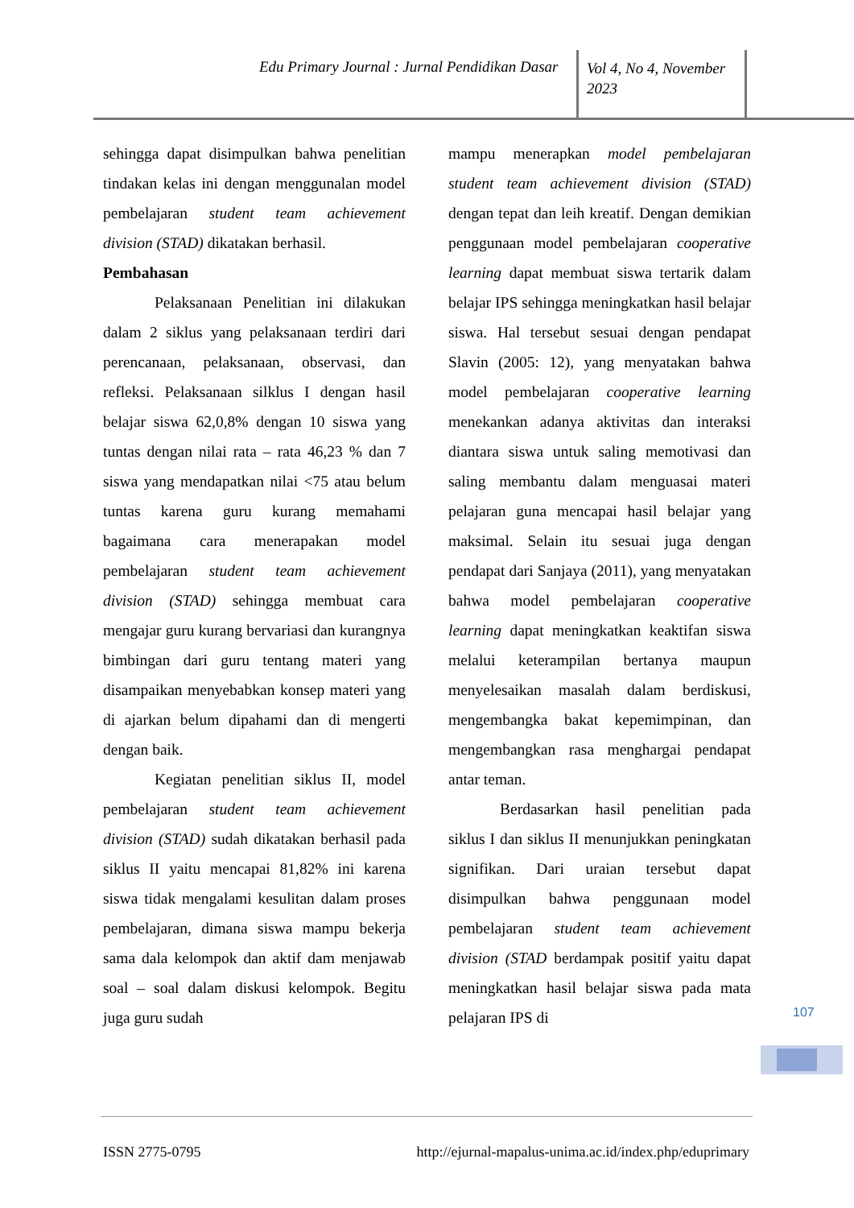Edu Primary Journal : Jurnal Pendidikan Dasar
Vol 4, No 4, November 2023
sehingga dapat disimpulkan bahwa penelitian tindakan kelas ini dengan menggunalan model pembelajaran student team achievement division (STAD) dikatakan berhasil.
Pembahasan
Pelaksanaan Penelitian ini dilakukan dalam 2 siklus yang pelaksanaan terdiri dari perencanaan, pelaksanaan, observasi, dan refleksi. Pelaksanaan silklus I dengan hasil belajar siswa 62,0,8% dengan 10 siswa yang tuntas dengan nilai rata – rata 46,23 % dan 7 siswa yang mendapatkan nilai <75 atau belum tuntas karena guru kurang memahami bagaimana cara menerapakan model pembelajaran student team achievement division (STAD) sehingga membuat cara mengajar guru kurang bervariasi dan kurangnya bimbingan dari guru tentang materi yang disampaikan menyebabkan konsep materi yang di ajarkan belum dipahami dan di mengerti dengan baik.
Kegiatan penelitian siklus II, model pembelajaran student team achievement division (STAD) sudah dikatakan berhasil pada siklus II yaitu mencapai 81,82% ini karena siswa tidak mengalami kesulitan dalam proses pembelajaran, dimana siswa mampu bekerja sama dala kelompok dan aktif dam menjawab soal – soal dalam diskusi kelompok. Begitu juga guru sudah
mampu menerapkan model pembelajaran student team achievement division (STAD) dengan tepat dan leih kreatif. Dengan demikian penggunaan model pembelajaran cooperative learning dapat membuat siswa tertarik dalam belajar IPS sehingga meningkatkan hasil belajar siswa. Hal tersebut sesuai dengan pendapat Slavin (2005: 12), yang menyatakan bahwa model pembelajaran cooperative learning menekankan adanya aktivitas dan interaksi diantara siswa untuk saling memotivasi dan saling membantu dalam menguasai materi pelajaran guna mencapai hasil belajar yang maksimal. Selain itu sesuai juga dengan pendapat dari Sanjaya (2011), yang menyatakan bahwa model pembelajaran cooperative learning dapat meningkatkan keaktifan siswa melalui keterampilan bertanya maupun menyelesaikan masalah dalam berdiskusi, mengembangka bakat kepemimpinan, dan mengembangkan rasa menghargai pendapat antar teman.
Berdasarkan hasil penelitian pada siklus I dan siklus II menunjukkan peningkatan signifikan. Dari uraian tersebut dapat disimpulkan bahwa penggunaan model pembelajaran student team achievement division (STAD berdampak positif yaitu dapat meningkatkan hasil belajar siswa pada mata pelajaran IPS di
107
ISSN 2775-0795 http://ejurnal-mapalus-unima.ac.id/index.php/eduprimary